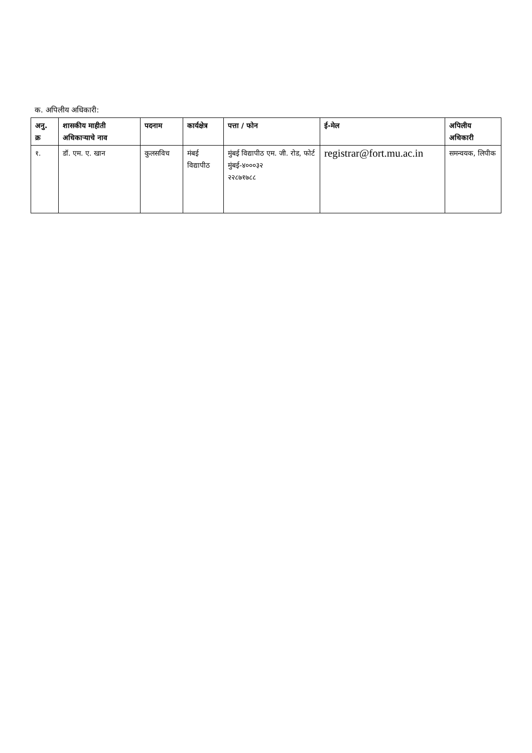क. अपिलीय अधिकारी:
| अनु. क्र | शासकीय माहीती अधिकाऱ्याचे नाव | पदनाम | कार्यक्षेत्र | पत्ता / फोन | ई-मेल | अपिलीय अधिकारी |
| --- | --- | --- | --- | --- | --- | --- |
| १. | डॉ. एम. ए. खान | कुलसविच | मंबई विद्यापीठ | मुंबई विद्यापीठ एम. जी. रोड, फोर्ट मुंबई-४०००३२ २२८७१७८८ | registrar@fort.mu.ac.in | समन्वयक, लिपीक |